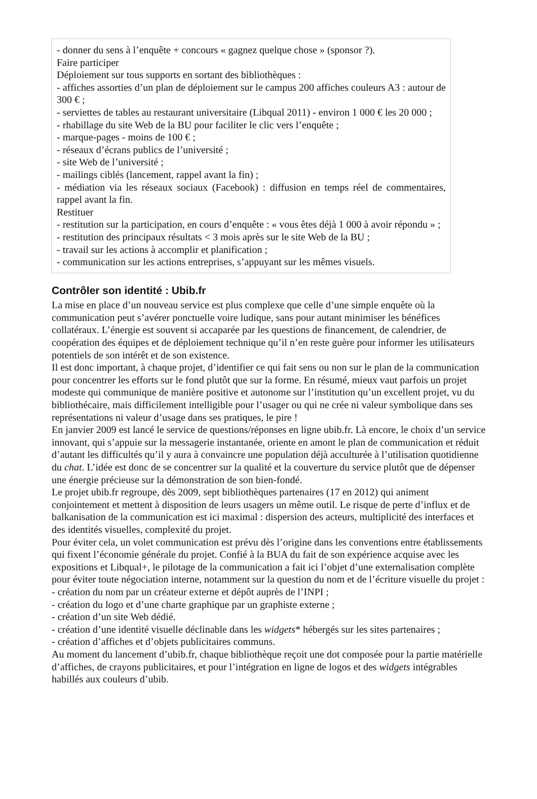- donner du sens à l’enquête + concours « gagnez quelque chose » (sponsor ?).
Faire participer
Déploiement sur tous supports en sortant des bibliothèques :
- affiches assorties d’un plan de déploiement sur le campus 200 affiches couleurs A3 : autour de 300 € ;
- serviettes de tables au restaurant universitaire (Libqual 2011) - environ 1 000 € les 20 000 ;
- rhabillage du site Web de la BU pour faciliter le clic vers l’enquête ;
- marque-pages - moins de 100 € ;
- réseaux d’écrans publics de l’université ;
- site Web de l’université ;
- mailings ciblés (lancement, rappel avant la fin) ;
- médiation via les réseaux sociaux (Facebook) : diffusion en temps réel de commentaires, rappel avant la fin.
Restituer
- restitution sur la participation, en cours d’enquête : « vous êtes déjà 1 000 à avoir répondu » ;
- restitution des principaux résultats < 3 mois après sur le site Web de la BU ;
- travail sur les actions à accomplir et planification ;
- communication sur les actions entreprises, s’appuyant sur les mêmes visuels.
Contrôler son identité : Ubib.fr
La mise en place d’un nouveau service est plus complexe que celle d’une simple enquête où la communication peut s’avérer ponctuelle voire ludique, sans pour autant minimiser les bénéfices collatéraux. L’énergie est souvent si accaparée par les questions de financement, de calendrier, de coopération des équipes et de déploiement technique qu’il n’en reste guère pour informer les utilisateurs potentiels de son intérêt et de son existence.
Il est donc important, à chaque projet, d’identifier ce qui fait sens ou non sur le plan de la communication pour concentrer les efforts sur le fond plutôt que sur la forme. En résumé, mieux vaut parfois un projet modeste qui communique de manière positive et autonome sur l’institution qu’un excellent projet, vu du bibliothécaire, mais difficilement intelligible pour l’usager ou qui ne crée ni valeur symbolique dans ses représentations ni valeur d’usage dans ses pratiques, le pire !
En janvier 2009 est lancé le service de questions/réponses en ligne ubib.fr. Là encore, le choix d’un service innovant, qui s’appuie sur la messagerie instantanée, oriente en amont le plan de communication et réduit d’autant les difficultés qu’il y aura à convaincre une population déjà acculturée à l’utilisation quotidienne du chat. L’idée est donc de se concentrer sur la qualité et la couverture du service plutôt que de dépenser une énergie précieuse sur la démonstration de son bien-fondé.
Le projet ubib.fr regroupe, dès 2009, sept bibliothèques partenaires (17 en 2012) qui animent conjointement et mettent à disposition de leurs usagers un même outil. Le risque de perte d’influx et de balkanisation de la communication est ici maximal : dispersion des acteurs, multiplicité des interfaces et des identités visuelles, complexité du projet.
Pour éviter cela, un volet communication est prévu dès l’origine dans les conventions entre établissements qui fixent l’économie générale du projet. Confié à la BUA du fait de son expérience acquise avec les expositions et Libqual+, le pilotage de la communication a fait ici l’objet d’une externalisation complète pour éviter toute négociation interne, notamment sur la question du nom et de l’écriture visuelle du projet :
- création du nom par un créateur externe et dépôt auprès de l’INPI ;
- création du logo et d’une charte graphique par un graphiste externe ;
- création d’un site Web dédié.
- création d’une identité visuelle déclinable dans les widgets* hébergés sur les sites partenaires ;
- création d’affiches et d’objets publicitaires communs.
Au moment du lancement d’ubib.fr, chaque bibliothèque reçoit une dot composée pour la partie matérielle d’affiches, de crayons publicitaires, et pour l’intégration en ligne de logos et des widgets intégrables habillés aux couleurs d’ubib.